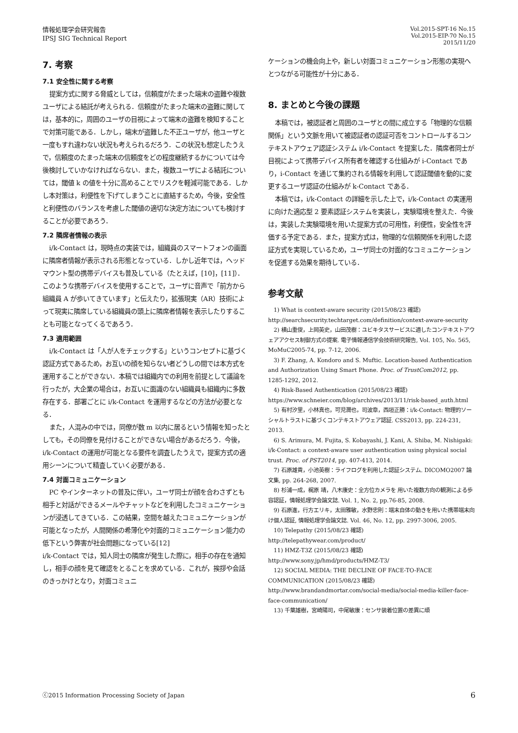情報処理学会研究報告
IPSJ SIG Technical Report
Vol.2015-SPT-16 No.15
Vol.2015-EIP-70 No.15
2015/11/20
7. 考察
7.1 安全性に関する考察
提案方式に関する脅威としては，信頼度がたまった端末の盗難や複数ユーザによる結託が考えられる．信頼度がたまった端末の盗難に関しては，基本的に，周囲のユーザの目視によって端末の盗難を検知することで対策可能である．しかし，端末が盗難した不正ユーザが，他ユーザと一度もすれ違わない状況も考えられるだろう．この状況も想定したうえで，信頼度のたまった端末の信頼度をどの程度継続するかについては今後検討していかなければならない．また，複数ユーザによる結託については，閾値 k の値を十分に高めることでリスクを軽減可能である．しかし本対策は，利便性を下げてしまうことに直結するため，今後，安全性と利便性のバランスを考慮した閾値の適切な決定方法についても検討することが必要であろう．
7.2 隣席者情報の表示
i/k-Contact は，現時点の実装では，組織員のスマートフォンの画面に隣席者情報が表示される形態となっている．しかし近年では，ヘッドマウント型の携帯デバイスも普及している（たとえば，[10]，[11]）．このような携帯デバイスを使用することで，ユーザに音声で「前方から組織員 A が歩いてきています」と伝えたり，拡張現実（AR）技術によって現実に隣席している組織員の頭上に隣席者情報を表示したりすることも可能となってくるであろう．
7.3 適用範囲
i/k-Contact は「人が人をチェックする」というコンセプトに基づく認証方式であるため，お互いの顔を知らない者どうしの間では本方式を運用することができない．本稿では組織内での利用を前提として議論を行ったが，大企業の場合は，お互いに面識のない組織員も組織内に多数存在する．部署ごとに i/k-Contact を運用するなどの方法が必要となる．
また，人混みの中では，同僚が数 m 以内に居るという情報を知ったとしても，その同僚を見付けることができない場合があるだろう．今後，i/k-Contact の運用が可能となる要件を調査したうえで，提案方式の適用シーンについて精査していく必要がある．
7.4 対面コミュニケーション
PC やインターネットの普及に伴い，ユーザ同士が顔を合わさずとも相手と対話ができるメールやチャットなどを利用したコミュニケーションが浸透してきている．この結果，空間を越えたコミュニケーションが可能となったが，人間関係の希薄化や対面的コミュニケーション能力の低下という弊害が社会問題になっている[12]
i/k-Contact では，知人同士の隣席が発生した際に，相手の存在を通知し，相手の顔を見て確認をとることを求めている．これが，挨拶や会話のきっかけとなり，対面コミュニ
ケーションの機会向上や，新しい対面コミュニケーション形態の実現へとつながる可能性が十分にある．
8. まとめと今後の課題
本稿では，被認証者と周囲のユーザとの間に成立する「物理的な信頼関係」という文脈を用いて被認証者の認証可否をコントロールするコンテキストアウェア認証システム i/k-Contact を提案した．隣席者同士が目視によって携帯デバイス所有者を確認する仕組みが i-Contact であり，i-Contact を通じて集約される情報を利用して認証閾値を動的に変更するユーザ認証の仕組みが k-Contact である．
本稿では，i/k-Contact の詳細を示した上で，i/k-Contact の実運用に向けた適応型 2 要素認証システムを実装し，実験環境を整えた．今後は，実装した実験環境を用いた提案方式の可用性，利便性，安全性を評価する予定である．また，提案方式は，物理的な信頼関係を利用した認証方式を実現しているため，ユーザ同士の対面的なコミュニケーションを促進する効果を期待している．
参考文献
1) What is context-aware security (2015/08/23 確認)
http://searchsecurity.techtarget.com/definition/context-aware-security
2) 横山重俊，上岡英史，山田茂樹：ユビキタスサービスに適したコンテキストアウェアアクセス制御方式の提案. 電子情報通信学会技術研究報告, Vol. 105, No. 565, MoMuC2005-74, pp. 7-12, 2006.
3) F. Zhang, A. Kondoro and S. Muftic. Location-based Authentication and Authorization Using Smart Phone. Proc. of TrustCom2012, pp. 1285-1292, 2012.
4) Risk-Based Authentication (2015/08/23 確認)
https://www.schneier.com/blog/archives/2013/11/risk-based_auth.html
5) 有村汐里，小林真也，可児潤也，司波章，西垣正勝：i/k-Contact: 物理的ソーシャルトラストに基づくコンテキストアウェア認証. CSS2013, pp. 224-231, 2013.
6) S. Arimura, M. Fujita, S. Kobayashi, J. Kani, A. Shiba, M. Nishigaki: i/k-Contact: a context-aware user authentication using physical social trust. Proc. of PST2014, pp. 407-413, 2014.
7) 石原雄貴，小池英樹：ライフログを利用した認証システム. DICOMO2007 論文集, pp. 264-268, 2007.
8) 杉浦一成，梶原 靖，八木康史：全方位カメラを 用いた複数方向の観測による歩容認証，情報処理学会論文誌. Vol. 1, No. 2, pp.76-85, 2008.
9) 石原進，行方エリキ，太田雅敏，水野忠則：端末自体の動きを用いた携帯端末向け個人認証, 情報処理学会論文誌. Vol. 46, No. 12, pp. 2997-3006, 2005.
10) Telepathy (2015/08/23 確認)
http://telepathywear.com/product/
11) HMZ-T3Z (2015/08/23 確認)
http://www.sony.jp/hmd/products/HMZ-T3/
12) SOCIAL MEDIA: THE DECLINE OF FACE-TO-FACE COMMUNICATION (2015/08/23 確認)
http://www.brandandmortar.com/social-media/social-media-killer-face-face-communication/
13) 千葉雄樹，宮崎陽司，中尾敏康：センサ装着位置の差異に頑
ⓒ2015 Information Processing Society of Japan
6